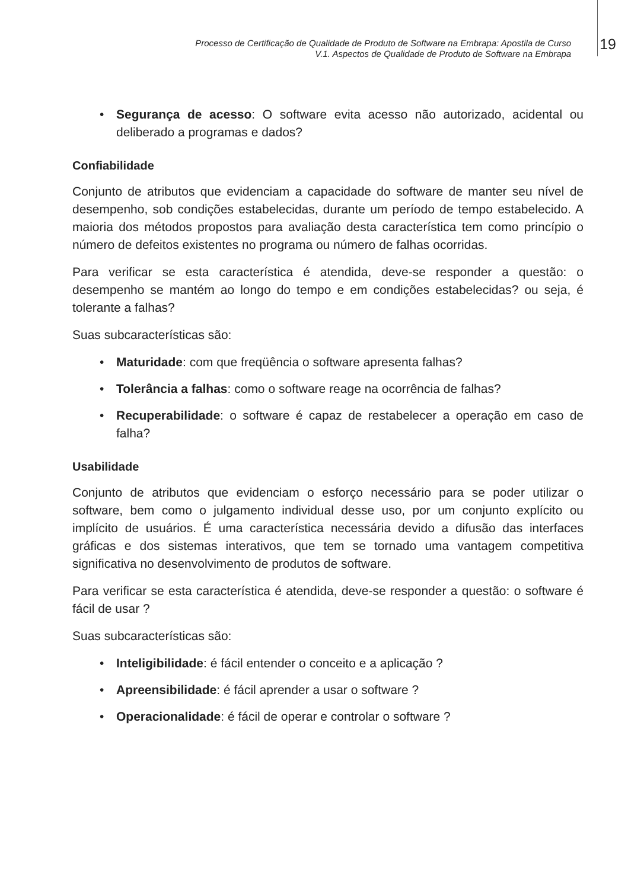Processo de Certificação de Qualidade de Produto de Software na Embrapa: Apostila de Curso
V.1. Aspectos de Qualidade de Produto de Software na Embrapa
19
• Segurança de acesso: O software evita acesso não autorizado, acidental ou deliberado a programas e dados?
Confiabilidade
Conjunto de atributos que evidenciam a capacidade do software de manter seu nível de desempenho, sob condições estabelecidas, durante um período de tempo estabelecido. A maioria dos métodos propostos para avaliação desta característica tem como princípio o número de defeitos existentes no programa ou número de falhas ocorridas.
Para verificar se esta característica é atendida, deve-se responder a questão: o desempenho se mantém ao longo do tempo e em condições estabelecidas? ou seja, é tolerante a falhas?
Suas subcaracterísticas são:
• Maturidade: com que freqüência o software apresenta falhas?
• Tolerância a falhas: como o software reage na ocorrência de falhas?
• Recuperabilidade: o software é capaz de restabelecer a operação em caso de falha?
Usabilidade
Conjunto de atributos que evidenciam o esforço necessário para se poder utilizar o software, bem como o julgamento individual desse uso, por um conjunto explícito ou implícito de usuários. É uma característica necessária devido a difusão das interfaces gráficas e dos sistemas interativos, que tem se tornado uma vantagem competitiva significativa no desenvolvimento de produtos de software.
Para verificar se esta característica é atendida, deve-se responder a questão: o software é fácil de usar ?
Suas subcaracterísticas são:
• Inteligibilidade: é fácil entender o conceito e a aplicação ?
• Apreensibilidade: é fácil aprender a usar o software ?
• Operacionalidade: é fácil de operar e controlar o software ?